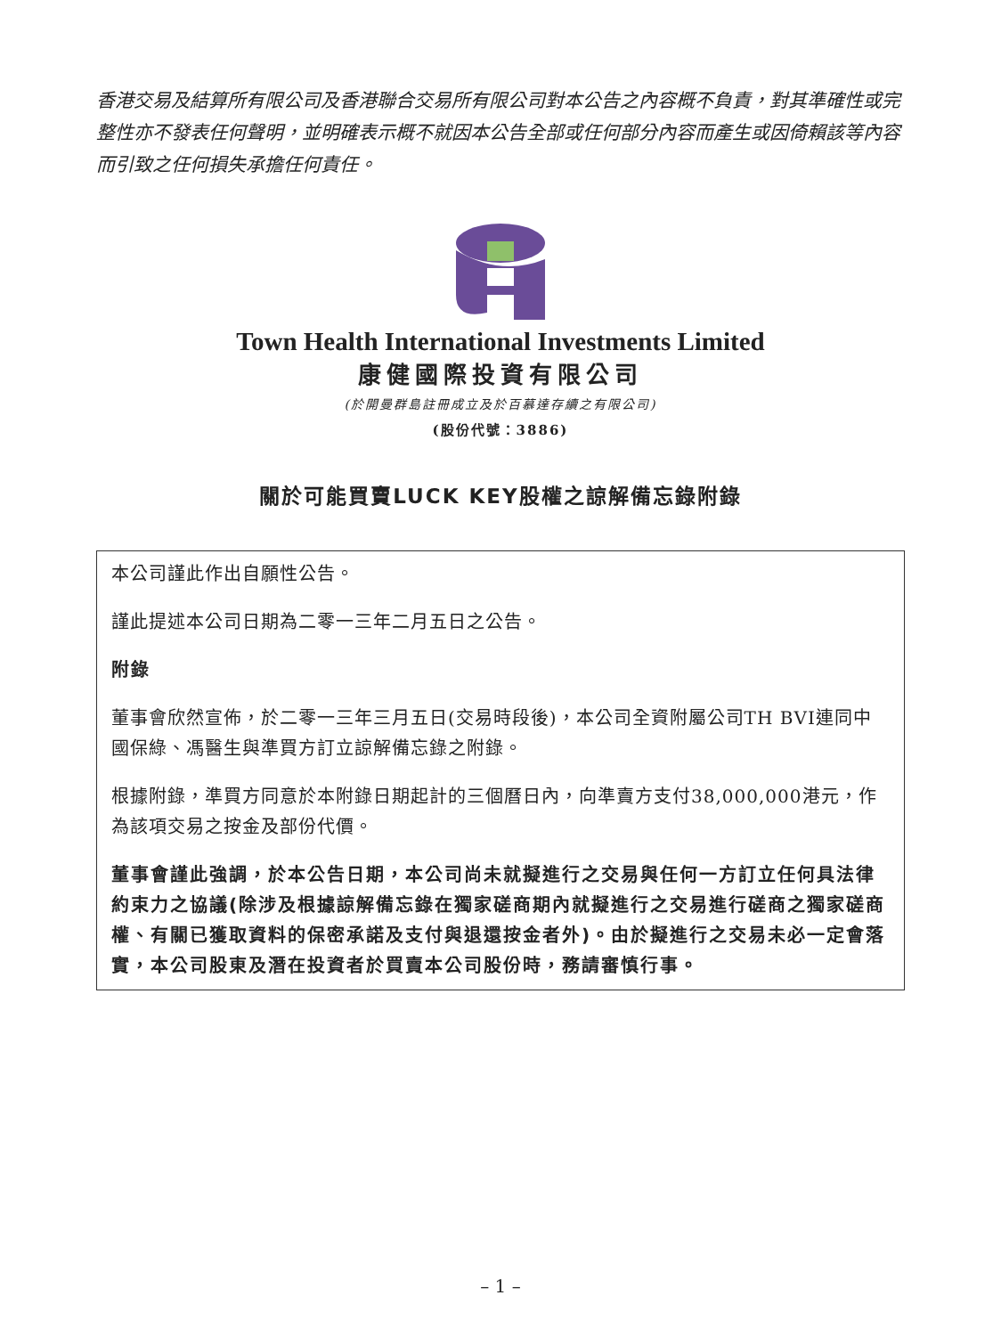香港交易及結算所有限公司及香港聯合交易所有限公司對本公告之內容概不負責，對其準確性或完整性亦不發表任何聲明，並明確表示概不就因本公告全部或任何部分內容而產生或因倚賴該等內容而引致之任何損失承擔任何責任。
Town Health International Investments Limited
康健國際投資有限公司
(於開曼群島註冊成立及於百慕達存續之有限公司)
(股份代號：3886)
關於可能買賣LUCK KEY股權之諒解備忘錄附錄
本公司謹此作出自願性公告。
謹此提述本公司日期為二零一三年二月五日之公告。
附錄
董事會欣然宣佈，於二零一三年三月五日(交易時段後)，本公司全資附屬公司TH BVI連同中國保綠、馮醫生與準買方訂立諒解備忘錄之附錄。
根據附錄，準買方同意於本附錄日期起計的三個曆日內，向準賣方支付38,000,000港元，作為該項交易之按金及部份代價。
董事會謹此強調，於本公告日期，本公司尚未就擬進行之交易與任何一方訂立任何具法律約束力之協議(除涉及根據諒解備忘錄在獨家磋商期內就擬進行之交易進行磋商之獨家磋商權、有關已獲取資料的保密承諾及支付與退還按金者外)。由於擬進行之交易未必一定會落實，本公司股東及潛在投資者於買賣本公司股份時，務請審慎行事。
– 1 –